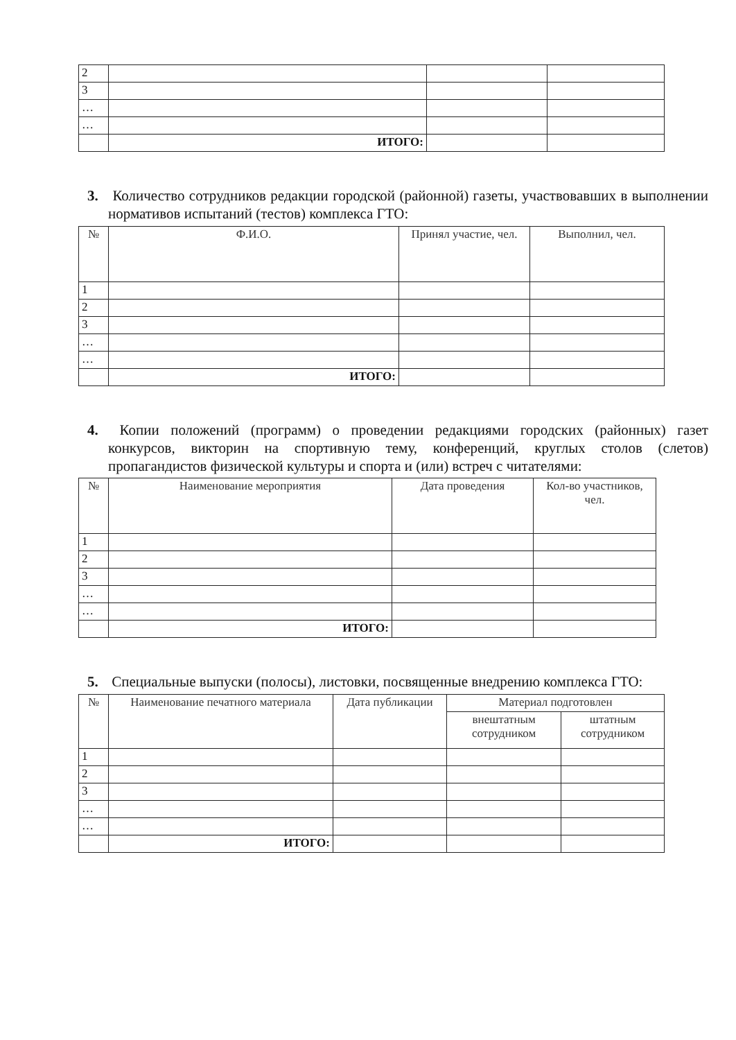| 2 | | | |
| 3 | | | |
| … | | | |
| … | | | |
| | ИТОГО: | | |
3. Количество сотрудников редакции городской (районной) газеты, участвовавших в выполнении нормативов испытаний (тестов) комплекса ГТО:
| № | Ф.И.О. | Принял участие, чел. | Выполнил, чел. |
| --- | --- | --- | --- |
| 1 | | | |
| 2 | | | |
| 3 | | | |
| … | | | |
| … | | | |
| | ИТОГО: | | |
4. Копии положений (программ) о проведении редакциями городских (районных) газет конкурсов, викторин на спортивную тему, конференций, круглых столов (слетов) пропагандистов физической культуры и спорта и (или) встреч с читателями:
| № | Наименование мероприятия | Дата проведения | Кол-во участников, чел. |
| --- | --- | --- | --- |
| 1 | | | |
| 2 | | | |
| 3 | | | |
| … | | | |
| … | | | |
| | ИТОГО: | | |
5. Специальные выпуски (полосы), листовки, посвященные внедрению комплекса ГТО:
| № | Наименование печатного материала | Дата публикации | Материал подготовлен | |
| --- | --- | --- | --- | --- |
| | | | внештатным сотрудником | штатным сотрудником |
| 1 | | | | |
| 2 | | | | |
| 3 | | | | |
| … | | | | |
| … | | | | |
| | ИТОГО: | | | |